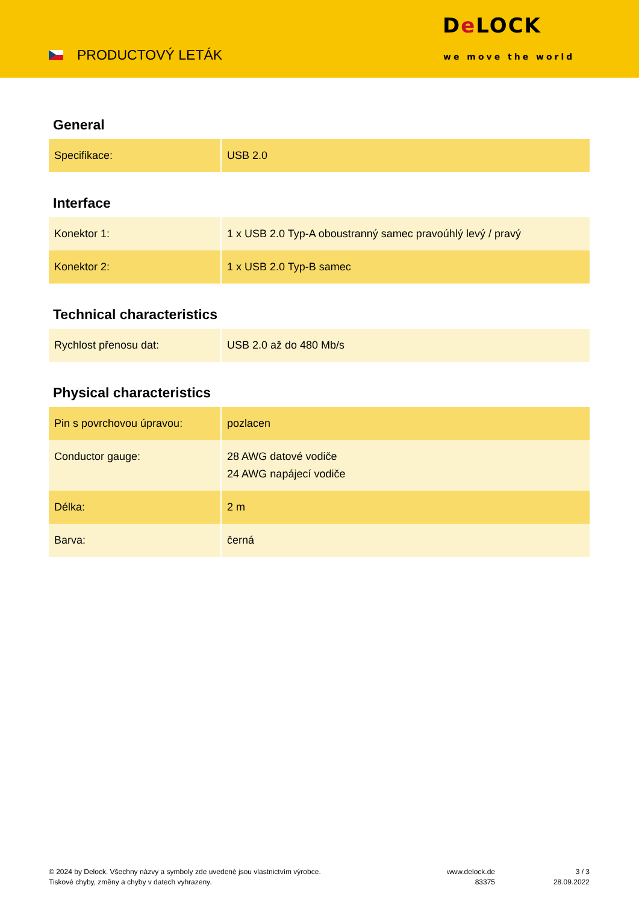PRODUCTOVÝ LETÁK
De LOCK
we move the world
General
| Specifikace: | USB 2.0 |
Interface
| Konektor 1: | 1 x USB 2.0 Typ-A oboustranný samec pravoúhlý levý / pravý |
| Konektor 2: | 1 x USB 2.0 Typ-B samec |
Technical characteristics
| Rychlost přenosu dat: | USB 2.0 až do 480 Mb/s |
Physical characteristics
| Pin s povrchovou úpravou: | pozlacen |
| Conductor gauge: | 28 AWG datové vodiče 24 AWG napájecí vodiče |
| Délka: | 2 m |
| Barva: | černá |
© 2024 by Delock. Všechny názvy a symboly zde uvedené jsou vlastnictvím výrobce.
Tiskové chyby, změny a chyby v datech vyhrazeny.
www.delock.de
83375
3 / 3
28.09.2022